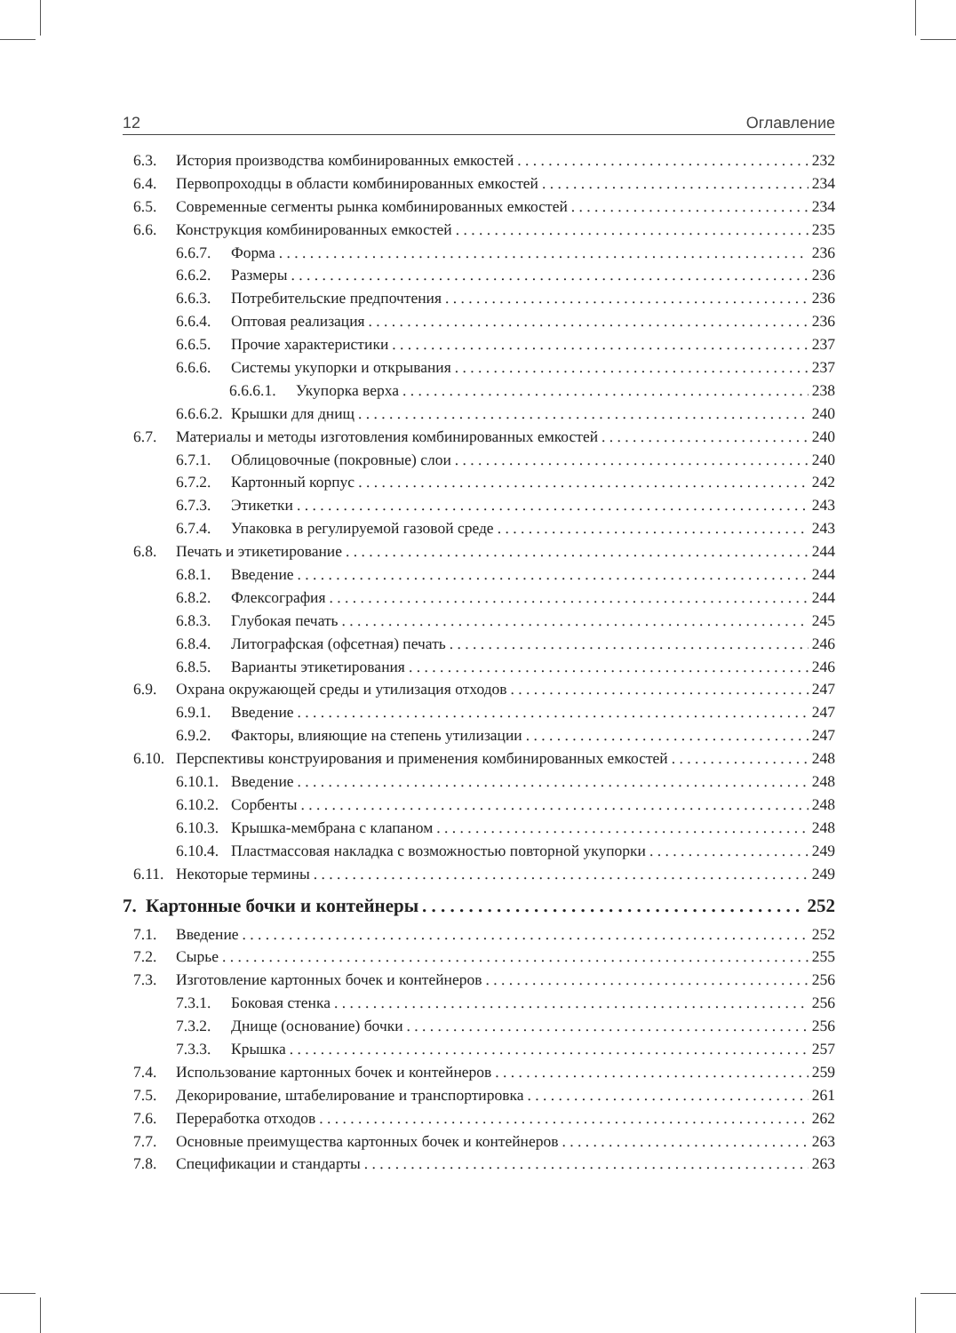12 Оглавление
6.3. История производства комбинированных емкостей 232
6.4. Первопроходцы в области комбинированных емкостей 234
6.5. Современные сегменты рынка комбинированных емкостей 234
6.6. Конструкция комбинированных емкостей 235
6.6.7. Форма 236
6.6.2. Размеры 236
6.6.3. Потребительские предпочтения 236
6.6.4. Оптовая реализация 236
6.6.5. Прочие характеристики 237
6.6.6. Системы укупорки и открывания 237
6.6.6.1. Укупорка верха 238
6.6.6.2. Крышки для днищ 240
6.7. Материалы и методы изготовления комбинированных емкостей 240
6.7.1. Облицовочные (покровные) слои 240
6.7.2. Картонный корпус 242
6.7.3. Этикетки 243
6.7.4. Упаковка в регулируемой газовой среде 243
6.8. Печать и этикетирование 244
6.8.1. Введение 244
6.8.2. Флексография 244
6.8.3. Глубокая печать 245
6.8.4. Литографская (офсетная) печать 246
6.8.5. Варианты этикетирования 246
6.9. Охрана окружающей среды и утилизация отходов 247
6.9.1. Введение 247
6.9.2. Факторы, влияющие на степень утилизации 247
6.10. Перспективы конструирования и применения комбинированных емкостей 248
6.10.1. Введение 248
6.10.2. Сорбенты 248
6.10.3. Крышка-мембрана с клапаном 248
6.10.4. Пластмассовая накладка с возможностью повторной укупорки 249
6.11. Некоторые термины 249
7. Картонные бочки и контейнеры 252
7.1. Введение 252
7.2. Сырье 255
7.3. Изготовление картонных бочек и контейнеров 256
7.3.1. Боковая стенка 256
7.3.2. Днище (основание) бочки 256
7.3.3. Крышка 257
7.4. Использование картонных бочек и контейнеров 259
7.5. Декорирование, штабелирование и транспортировка 261
7.6. Переработка отходов 262
7.7. Основные преимущества картонных бочек и контейнеров 263
7.8. Спецификации и стандарты 263